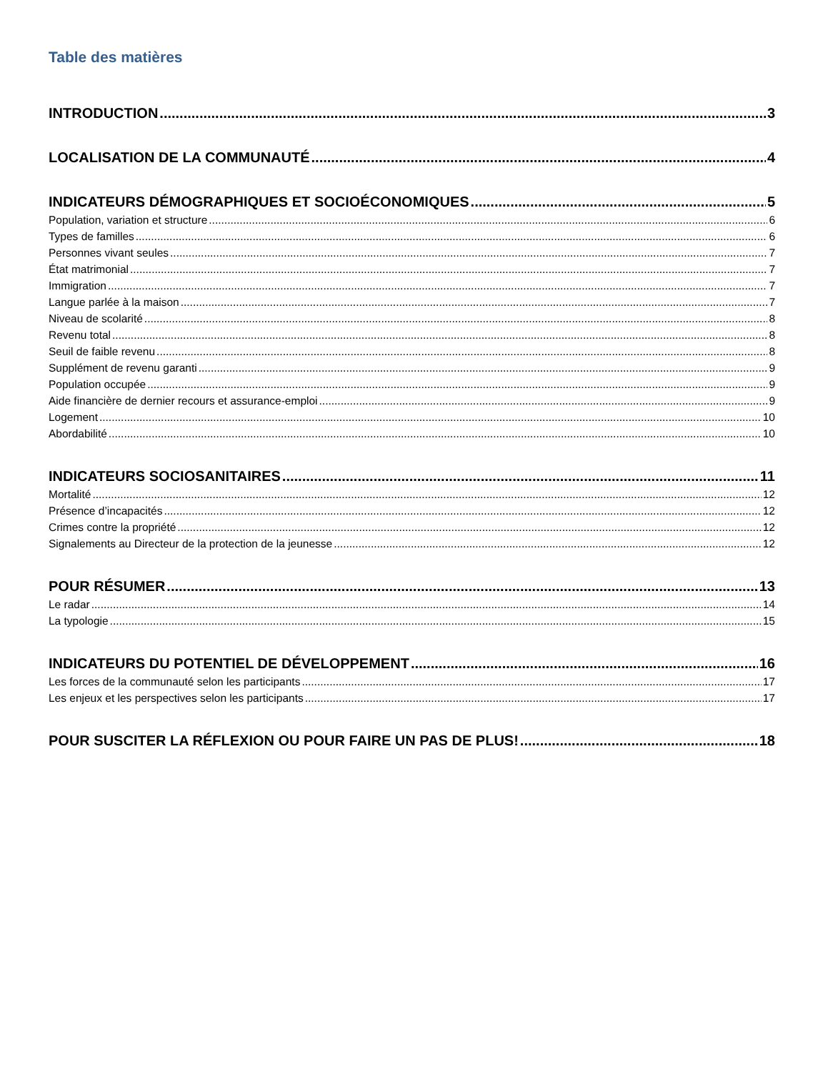Table des matières
INTRODUCTION 3
LOCALISATION DE LA COMMUNAUTÉ 4
INDICATEURS DÉMOGRAPHIQUES ET SOCIOÉCONOMIQUES 5
Population, variation et structure 6
Types de familles 6
Personnes vivant seules 7
État matrimonial 7
Immigration 7
Langue parlée à la maison 7
Niveau de scolarité 8
Revenu total 8
Seuil de faible revenu 8
Supplément de revenu garanti 9
Population occupée 9
Aide financière de dernier recours et assurance-emploi 9
Logement 10
Abordabilité 10
INDICATEURS SOCIOSANITAIRES 11
Mortalité 12
Présence d’incapacités 12
Crimes contre la propriété 12
Signalements au Directeur de la protection de la jeunesse 12
POUR RÉSUMER 13
Le radar 14
La typologie 15
INDICATEURS DU POTENTIEL DE DÉVELOPPEMENT 16
Les forces de la communauté selon les participants 17
Les enjeux et les perspectives selon les participants 17
POUR SUSCITER LA RÉFLEXION OU POUR FAIRE UN PAS DE PLUS! 18